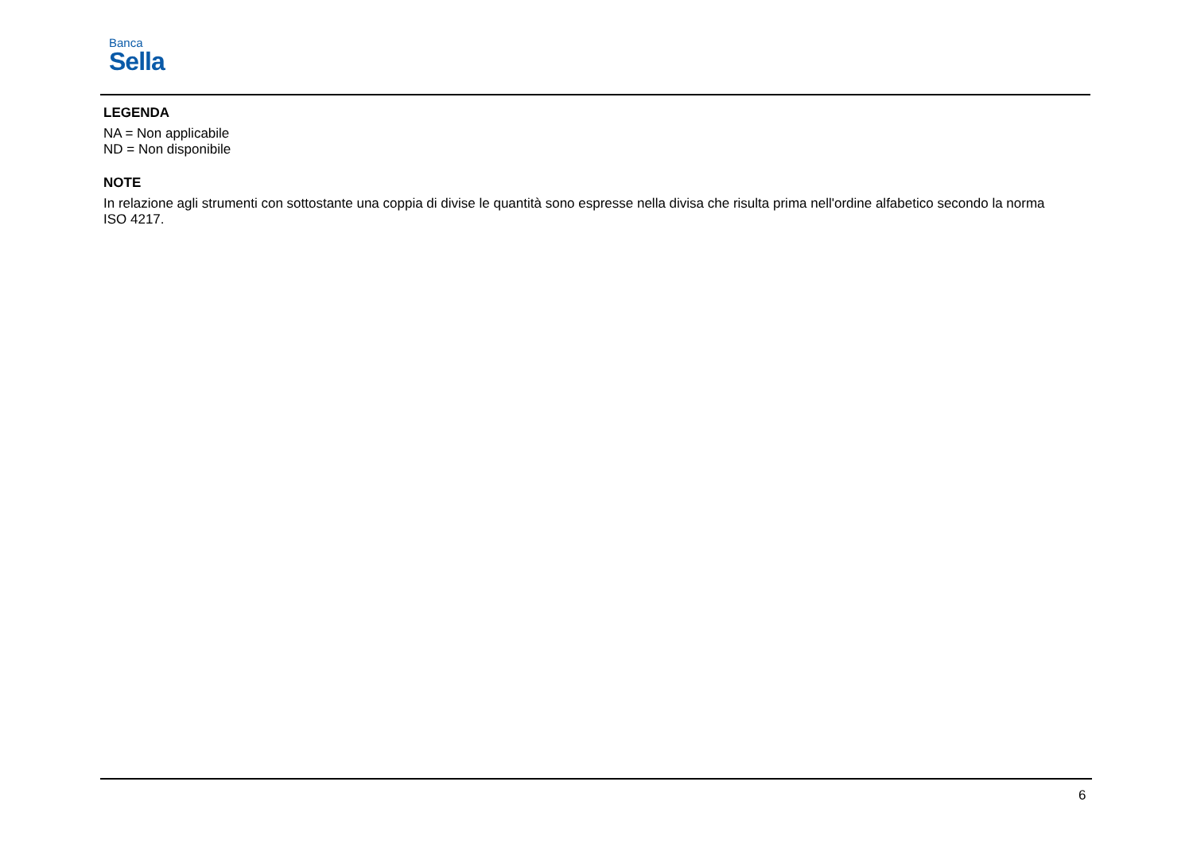Banca
Sella
LEGENDA
NA = Non applicabile
ND = Non disponibile
NOTE
In relazione agli strumenti con sottostante una coppia di divise le quantità sono espresse nella divisa che risulta prima nell'ordine alfabetico secondo la norma ISO 4217.
6